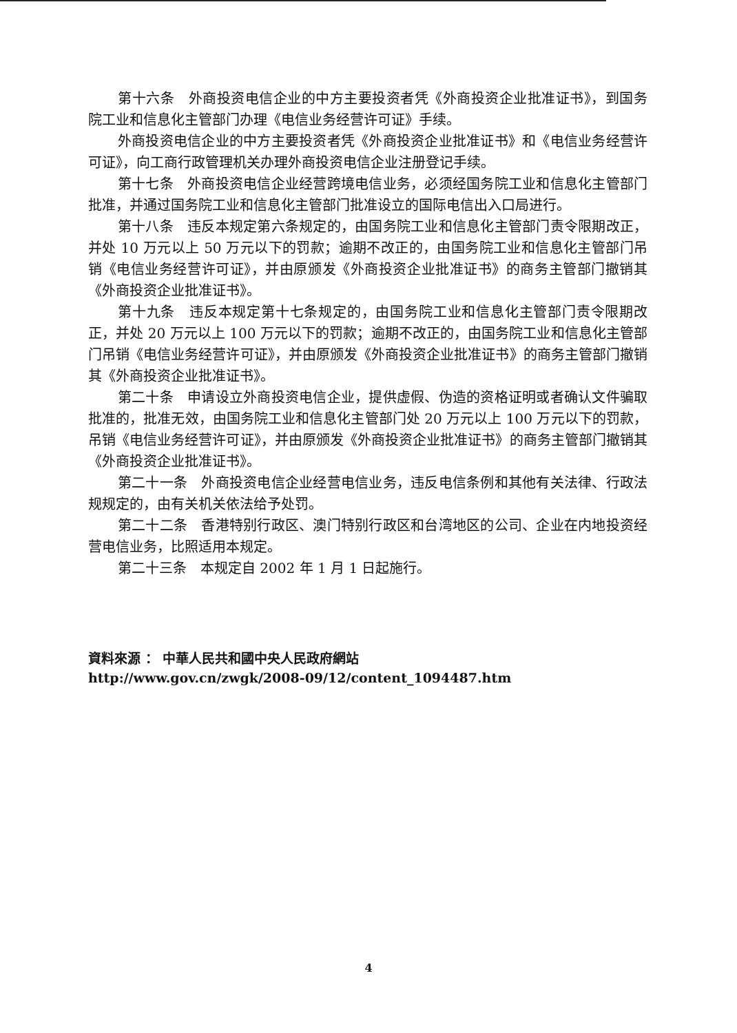第十六条　外商投资电信企业的中方主要投资者凭《外商投资企业批准证书》，到国务院工业和信息化主管部门办理《电信业务经营许可证》手续。
外商投资电信企业的中方主要投资者凭《外商投资企业批准证书》和《电信业务经营许可证》，向工商行政管理机关办理外商投资电信企业注册登记手续。
第十七条　外商投资电信企业经营跨境电信业务，必须经国务院工业和信息化主管部门批准，并通过国务院工业和信息化主管部门批准设立的国际电信出入口局进行。
第十八条　违反本规定第六条规定的，由国务院工业和信息化主管部门责令限期改正，并处 10 万元以上 50 万元以下的罚款；逾期不改正的，由国务院工业和信息化主管部门吊销《电信业务经营许可证》，并由原颁发《外商投资企业批准证书》的商务主管部门撤销其《外商投资企业批准证书》。
第十九条　违反本规定第十七条规定的，由国务院工业和信息化主管部门责令限期改正，并处 20 万元以上 100 万元以下的罚款；逾期不改正的，由国务院工业和信息化主管部门吊销《电信业务经营许可证》，并由原颁发《外商投资企业批准证书》的商务主管部门撤销其《外商投资企业批准证书》。
第二十条　申请设立外商投资电信企业，提供虚假、伪造的资格证明或者确认文件骗取批准的，批准无效，由国务院工业和信息化主管部门处 20 万元以上 100 万元以下的罚款，吊销《电信业务经营许可证》，并由原颁发《外商投资企业批准证书》的商务主管部门撤销其《外商投资企业批准证书》。
第二十一条　外商投资电信企业经营电信业务，违反电信条例和其他有关法律、行政法规规定的，由有关机关依法给予处罚。
第二十二条　香港特别行政区、澳门特别行政区和台湾地区的公司、企业在内地投资经营电信业务，比照适用本规定。
第二十三条　本规定自 2002 年 1 月 1 日起施行。
資料來源 ： 中華人民共和國中央人民政府網站
http://www.gov.cn/zwgk/2008-09/12/content_1094487.htm
4